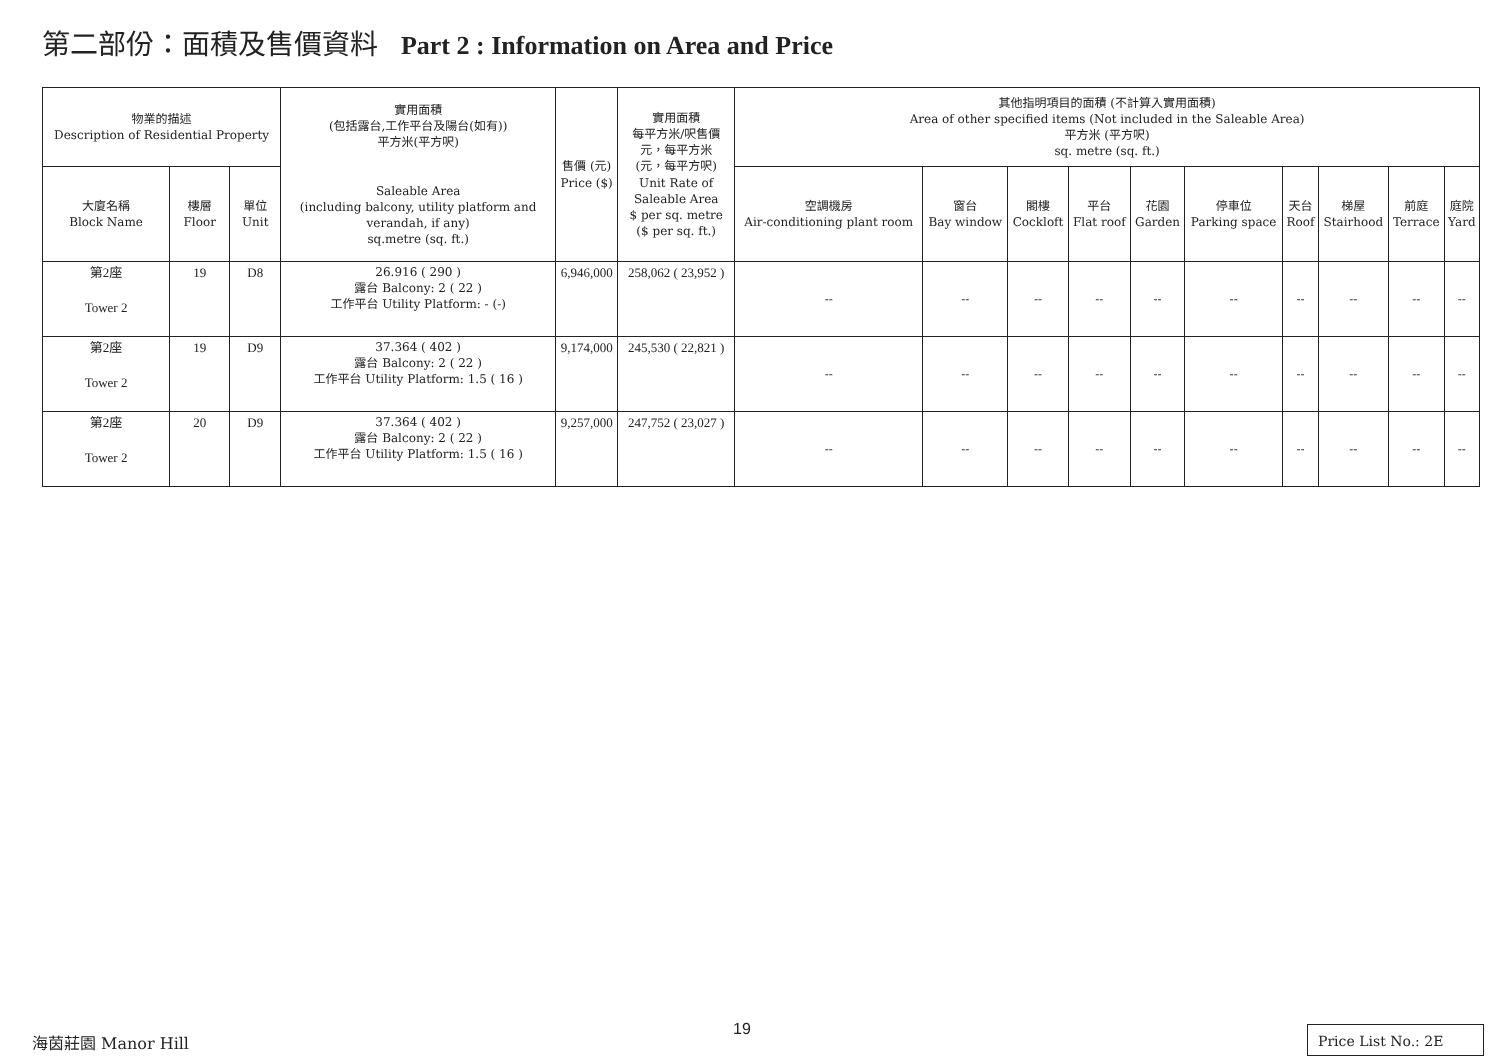第二部份：面積及售價資料 Part 2 : Information on Area and Price
| 物業的描述 Description of Residential Property | | | 實用面積 (包括露台,工作平台及陽台(如有)) 平方米(平方呎) Saleable Area (including balcony, utility platform and verandah, if any) sq.metre (sq. ft.) | 售價 (元) Price ($) | 實用面積 每平方米/呎售價 元，每平方米 (元，每平方呎) Unit Rate of Saleable Area $ per sq. metre ($ per sq. ft.) | 其他指明項目的面積 (不計算入實用面積) Area of other specified items (Not included in the Saleable Area) 平方米 (平方呎) sq. metre (sq. ft.) | | | | | | | | | |
| --- | --- | --- | --- | --- | --- | --- | --- | --- | --- | --- | --- | --- | --- | --- | --- |
| 大廈名稱 Block Name | 樓層 Floor | 單位 Unit | | | | 空調機房 Air-conditioning plant room | 窗台 Bay window | 閣樓 Cockloft | 平台 Flat roof | 花園 Garden | 停車位 Parking space | 天台 Roof | 梯屋 Stairhood | 前庭 Terrace | 庭院 Yard |
| 第2座 Tower 2 | 19 | D8 | 26.916 ( 290 ) 露台 Balcony: 2 ( 22 ) 工作平台 Utility Platform: - (-) | 6,946,000 | 258,062 ( 23,952 ) | -- | -- | -- | -- | -- | -- | -- | -- | -- | -- |
| 第2座 Tower 2 | 19 | D9 | 37.364 ( 402 ) 露台 Balcony: 2 ( 22 ) 工作平台 Utility Platform: 1.5 ( 16 ) | 9,174,000 | 245,530 ( 22,821 ) | -- | -- | -- | -- | -- | -- | -- | -- | -- | -- |
| 第2座 Tower 2 | 20 | D9 | 37.364 ( 402 ) 露台 Balcony: 2 ( 22 ) 工作平台 Utility Platform: 1.5 ( 16 ) | 9,257,000 | 247,752 ( 23,027 ) | -- | -- | -- | -- | -- | -- | -- | -- | -- | -- |
海茵莊園 Manor Hill
19 Price List No.: 2E